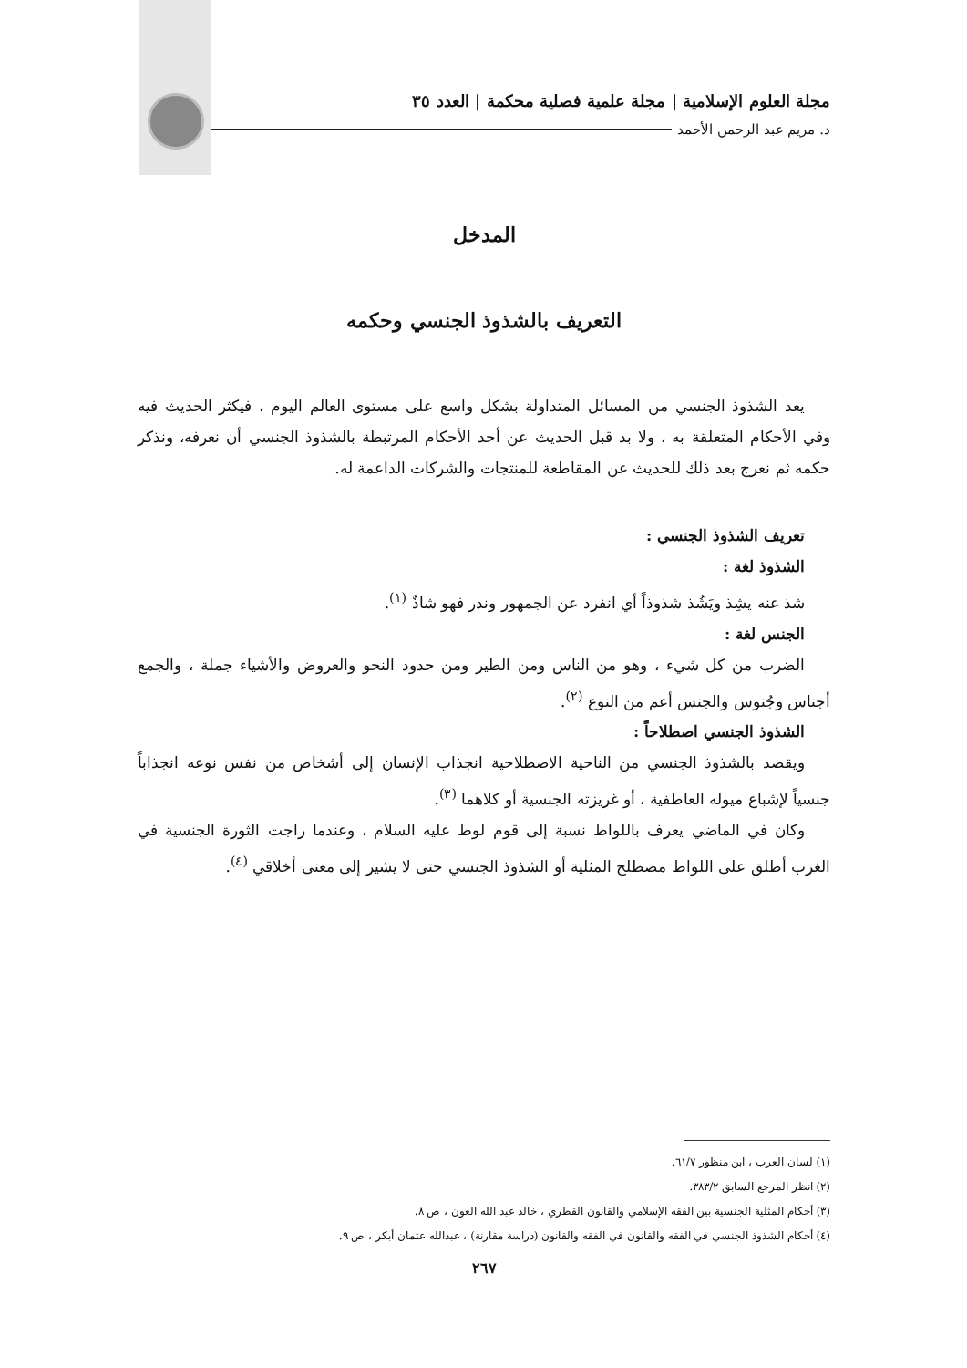مجلة العلوم الإسلامية | مجلة علمية فصلية محكمة | العدد ٣٥
د. مريم عبد الرحمن الأحمد
المدخل
التعريف بالشذوذ الجنسي وحكمه
يعد الشذوذ الجنسي من المسائل المتداولة بشكل واسع على مستوى العالم اليوم ، فيكثر الحديث فيه وفي الأحكام المتعلقة به ، ولا بد قبل الحديث عن أحد الأحكام المرتبطة بالشذوذ الجنسي أن نعرفه، ونذكر حكمه ثم نعرج بعد ذلك للحديث عن المقاطعة للمنتجات والشركات الداعمة له.
تعريف الشذوذ الجنسي :
الشذوذ لغة :
شذ عنه يشِذ ويَشُذ شذوذاً أي انفرد عن الجمهور وندر فهو شاذٌ <sup>(١)</sup>.
الجنس لغة :
الضرب من كل شيء ، وهو من الناس ومن الطير ومن حدود النحو والعروض والأشياء جملة ، والجمع أجناس وجُنوس والجنس أعم من النوع <sup>(٢)</sup>.
الشذوذ الجنسي اصطلاحاً :
ويقصد بالشذوذ الجنسي من الناحية الاصطلاحية انجذاب الإنسان إلى أشخاص من نفس نوعه انجذاباً جنسياً لإشباع ميوله العاطفية ، أو غريزته الجنسية أو كلاهما <sup>(٣)</sup>.
وكان في الماضي يعرف باللواط نسبة إلى قوم لوط عليه السلام ، وعندما راجت الثورة الجنسية في الغرب أطلق على اللواط مصطلح المثلية أو الشذوذ الجنسي حتى لا يشير إلى معنى أخلاقي <sup>(٤)</sup>.
(١) لسان العرب ، ابن منظور ٦١/٧.
(٢) انظر المرجع السابق ٣٨٣/٢.
(٣) أحكام المثلية الجنسية بين الفقه الإسلامي والقانون القطري ، خالد عبد الله العون ، ص ٨.
(٤) أحكام الشذوذ الجنسي في الفقه والقانون في الفقه والقانون (دراسة مقارنة) ، عبدالله عثمان أبكر ، ص ٩.
٢٦٧